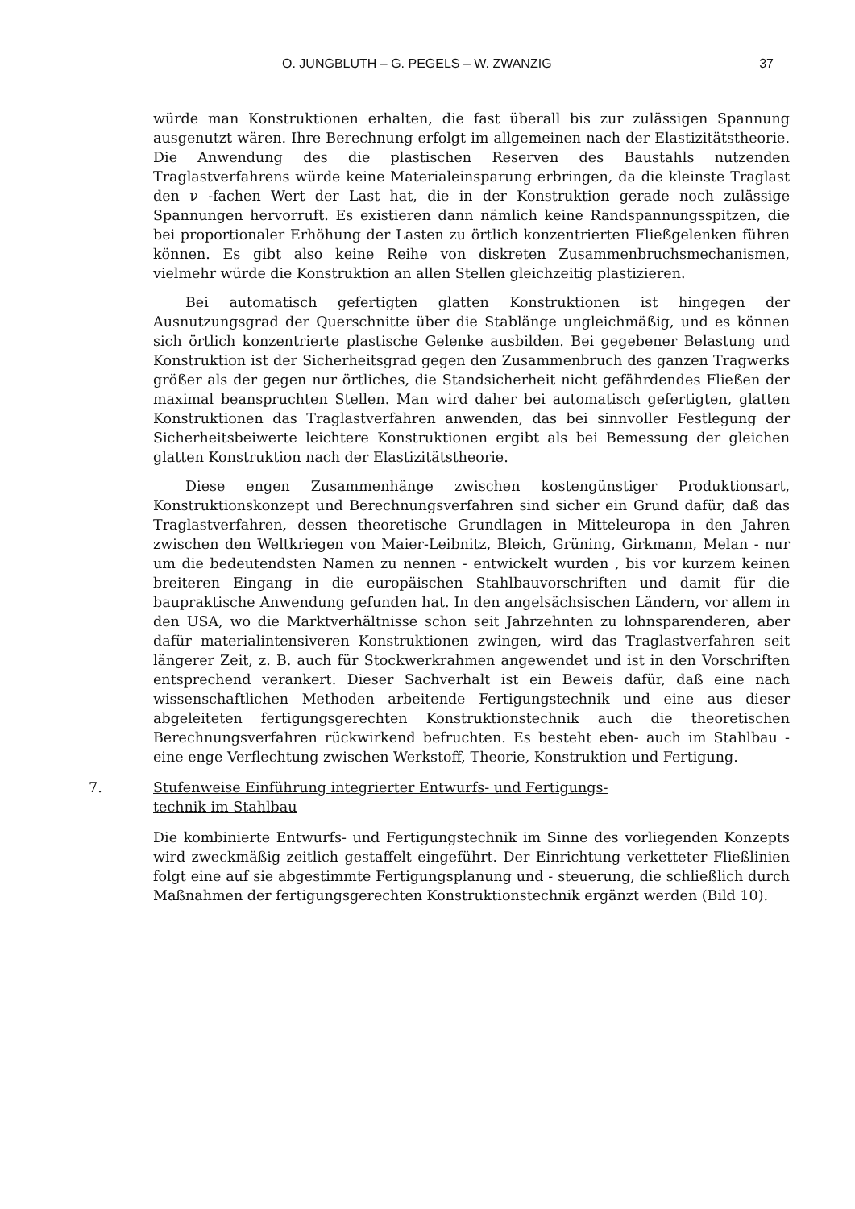O. JUNGBLUTH – G. PEGELS – W. ZWANZIG 37
würde man Konstruktionen erhalten, die fast überall bis zur zulässigen Spannung ausgenutzt wären. Ihre Berechnung erfolgt im allgemeinen nach der Elastizitätstheorie. Die Anwendung des die plastischen Reserven des Baustahls nutzenden Traglastverfahrens würde keine Materialeinsparung erbringen, da die kleinste Traglast den ν -fachen Wert der Last hat, die in der Konstruktion gerade noch zulässige Spannungen hervorruft. Es existieren dann nämlich keine Randspannungsspitzen, die bei proportionaler Erhöhung der Lasten zu örtlich konzentrierten Fließgelenken führen können. Es gibt also keine Reihe von diskreten Zusammenbruchsmechanismen, vielmehr würde die Konstruktion an allen Stellen gleichzeitig plastizieren.
Bei automatisch gefertigten glatten Konstruktionen ist hingegen der Ausnutzungsgrad der Querschnitte über die Stablänge ungleichmäßig, und es können sich örtlich konzentrierte plastische Gelenke ausbilden. Bei gegebener Belastung und Konstruktion ist der Sicherheitsgrad gegen den Zusammenbruch des ganzen Tragwerks größer als der gegen nur örtliches, die Standsicherheit nicht gefährdendes Fließen der maximal beanspruchten Stellen. Man wird daher bei automatisch gefertigten, glatten Konstruktionen das Traglastverfahren anwenden, das bei sinnvoller Festlegung der Sicherheitsbeiwerte leichtere Konstruktionen ergibt als bei Bemessung der gleichen glatten Konstruktion nach der Elastizitätstheorie.
Diese engen Zusammenhänge zwischen kostengünstiger Produktionsart, Konstruktionskonzept und Berechnungsverfahren sind sicher ein Grund dafür, daß das Traglastverfahren, dessen theoretische Grundlagen in Mitteleuropa in den Jahren zwischen den Weltkriegen von Maier-Leibnitz, Bleich, Grüning, Girkmann, Melan - nur um die bedeutendsten Namen zu nennen - entwickelt wurden , bis vor kurzem keinen breiteren Eingang in die europäischen Stahlbauvorschriften und damit für die baupraktische Anwendung gefunden hat. In den angelsächsischen Ländern, vor allem in den USA, wo die Marktverhältnisse schon seit Jahrzehnten zu lohnsparenderen, aber dafür materialintensiveren Konstruktionen zwingen, wird das Traglastverfahren seit längerer Zeit, z. B. auch für Stockwerkrahmen angewendet und ist in den Vorschriften entsprechend verankert. Dieser Sachverhalt ist ein Beweis dafür, daß eine nach wissenschaftlichen Methoden arbeitende Fertigungstechnik und eine aus dieser abgeleiteten fertigungsgerechten Konstruktionstechnik auch die theoretischen Berechnungsverfahren rückwirkend befruchten. Es besteht eben- auch im Stahlbau - eine enge Verflechtung zwischen Werkstoff, Theorie, Konstruktion und Fertigung.
7. Stufenweise Einführung integrierter Entwurfs- und Fertigungs-
technik im Stahlbau
Die kombinierte Entwurfs- und Fertigungstechnik im Sinne des vorliegenden Konzepts wird zweckmäßig zeitlich gestaffelt eingeführt. Der Einrichtung verketteter Fließlinien folgt eine auf sie abgestimmte Fertigungsplanung und - steuerung, die schließlich durch Maßnahmen der fertigungsgerechten Konstruktionstechnik ergänzt werden (Bild 10).